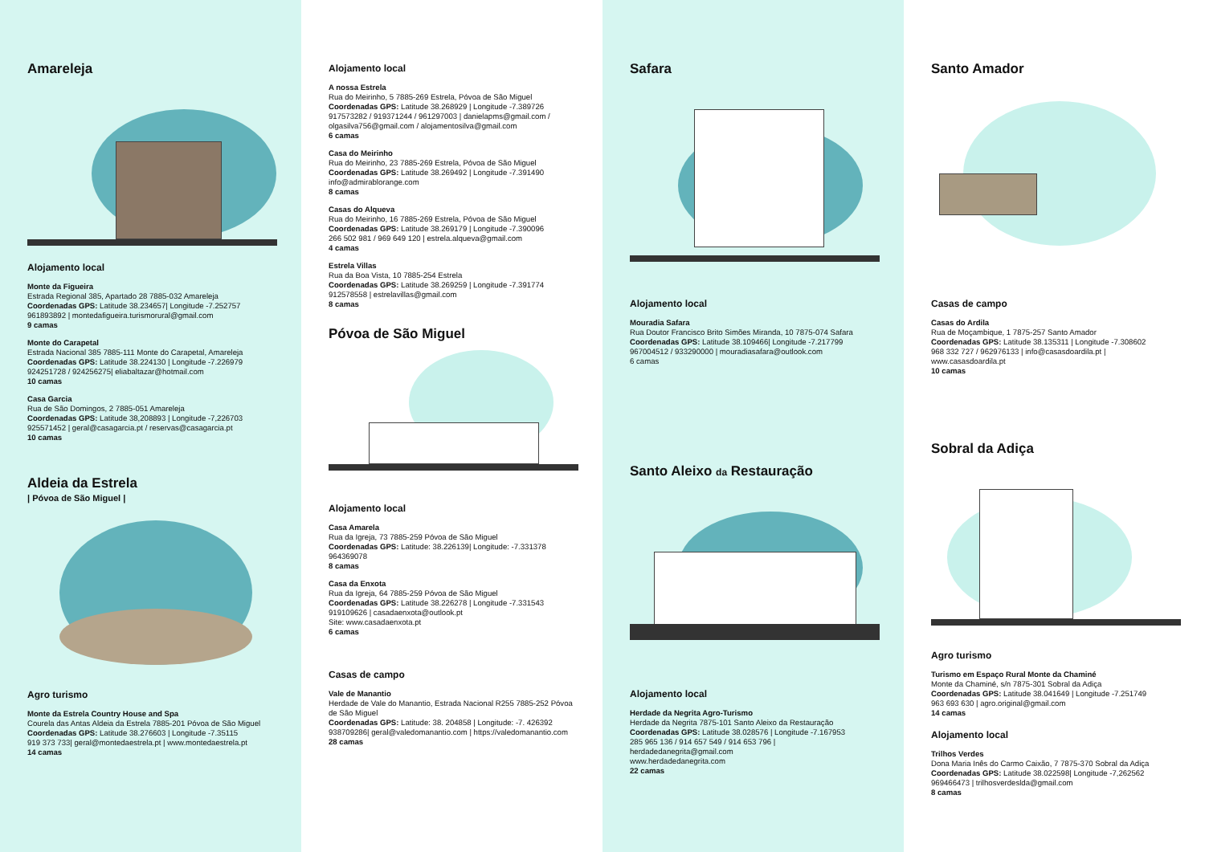Amareleja
Alojamento local
Monte da Figueira
Estrada Regional 385, Apartado 28 7885-032 Amareleja
Coordenadas GPS: Latitude 38.234657| Longitude -7.252757
961893892 | montedafigueira.turismorural@gmail.com
9 camas
Monte do Carapetal
Estrada Nacional 385 7885-111 Monte do Carapetal, Amareleja
Coordenadas GPS: Latitude 38.224130 | Longitude -7.226979
924251728 / 924256275| eliabaltazar@hotmail.com
10 camas
Casa Garcia
Rua de São Domingos, 2 7885-051 Amareleja
Coordenadas GPS: Latitude 38,208893 | Longitude -7,226703
925571452 | geral@casagarcia.pt / reservas@casagarcia.pt
10 camas
Aldeia da Estrela
| Póvoa de São Miguel |
Agro turismo
Monte da Estrela Country House and Spa
Courela das Antas Aldeia da Estrela 7885-201 Póvoa de São Miguel
Coordenadas GPS: Latitude 38.276603 | Longitude -7.35115
919 373 733| geral@montedaestrela.pt | www.montedaestrela.pt
14 camas
Alojamento local
A nossa Estrela
Rua do Meirinho, 5 7885-269 Estrela, Póvoa de São Miguel
Coordenadas GPS: Latitude 38.268929 | Longitude -7.389726
917573282 / 919371244 / 961297003 | danielapms@gmail.com / olgasilva756@gmail.com / alojamentosilva@gmail.com
6 camas
Casa do Meirinho
Rua do Meirinho, 23 7885-269 Estrela, Póvoa de São Miguel
Coordenadas GPS: Latitude 38.269492 | Longitude -7.391490
info@admirablorange.com
8 camas
Casas do Alqueva
Rua do Meirinho, 16 7885-269 Estrela, Póvoa de São Miguel
Coordenadas GPS: Latitude 38.269179 | Longitude -7.390096
266 502 981 / 969 649 120 | estrela.alqueva@gmail.com
4 camas
Estrela Villas
Rua da Boa Vista, 10 7885-254 Estrela
Coordenadas GPS: Latitude 38.269259 | Longitude -7.391774
912578558 | estrelavillas@gmail.com
8 camas
Póvoa de São Miguel
Alojamento local
Casa Amarela
Rua da Igreja, 73 7885-259 Póvoa de São Miguel
Coordenadas GPS: Latitude: 38.226139| Longitude: -7.331378
964369078
8 camas
Casa da Enxota
Rua da Igreja, 64 7885-259 Póvoa de São Miguel
Coordenadas GPS: Latitude 38.226278 | Longitude -7.331543
919109626 | casadaenxota@outlook.pt
Site: www.casadaenxota.pt
6 camas
Casas de campo
Vale de Manantio
Herdade de Vale do Manantio, Estrada Nacional R255 7885-252 Póvoa de São Miguel
Coordenadas GPS: Latitude: 38. 204858 | Longitude: -7. 426392
938709286| geral@valedomanantio.com | https://valedomanantio.com
28 camas
Safara
Alojamento local
Mouradia Safara
Rua Doutor Francisco Brito Simões Miranda, 10 7875-074 Safara
Coordenadas GPS: Latitude 38.109466| Longitude -7.217799
967004512 / 933290000 | mouradiasafara@outlook.com
6 camas
Santo Aleixo da Restauração
Alojamento local
Herdade da Negrita Agro-Turismo
Herdade da Negrita 7875-101 Santo Aleixo da Restauração
Coordenadas GPS: Latitude 38.028576 | Longitude -7.167953
285 965 136 / 914 657 549 / 914 653 796 | herdadedanegrita@gmail.com
www.herdadedanegrita.com
22 camas
Santo Amador
Casas de campo
Casas do Ardila
Rua de Moçambique, 1 7875-257 Santo Amador
Coordenadas GPS: Latitude 38.135311 | Longitude -7.308602
968 332 727 / 962976133 | info@casasdoardila.pt | www.casasdoardila.pt
10 camas
Sobral da Adiça
Agro turismo
Turismo em Espaço Rural Monte da Chaminé
Monte da Chaminé, s/n 7875-301 Sobral da Adiça
Coordenadas GPS: Latitude 38.041649 | Longitude -7.251749
963 693 630 | agro.original@gmail.com
14 camas
Alojamento local
Trilhos Verdes
Dona Maria Inês do Carmo Caixão, 7 7875-370 Sobral da Adiça
Coordenadas GPS: Latitude 38.022598| Longitude -7,262562
969466473 | trilhosverdeslda@gmail.com
8 camas